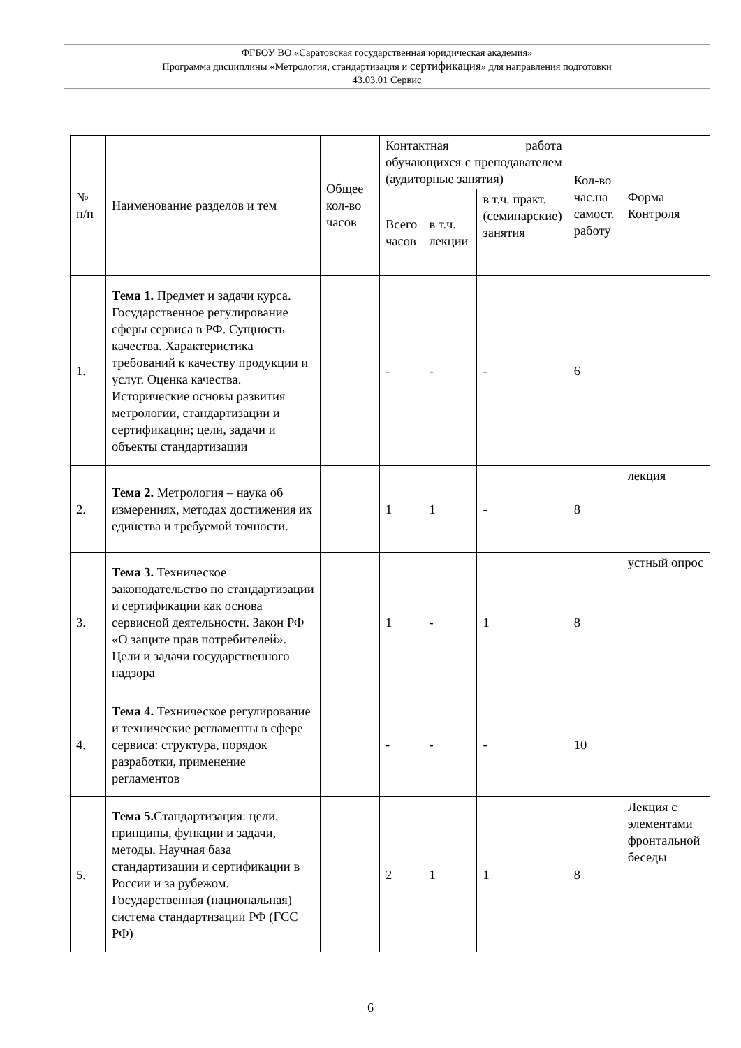ФГБОУ ВО «Саратовская государственная юридическая академия»
Программа дисциплины «Метрология, стандартизация и сертификация» для направления подготовки
43.03.01 Сервис
| № п/п | Наименование разделов и тем | Общее кол-во часов | Контактная работа обучающихся с преподавателем (аудиторные занятия) | | | Кол-во час.на самост. работу | Форма Контроля |
| --- | --- | --- | --- | --- | --- | --- | --- |
| | | | Всего часов | в т.ч. лекции | в т.ч. практ. (семинарские) занятия | | |
| 1. | Тема 1. Предмет и задачи курса. Государственное регулирование сферы сервиса в РФ. Сущность качества. Характеристика требований к качеству продукции и услуг. Оценка качества. Исторические основы развития метрологии, стандартизации и сертификации; цели, задачи и объекты стандартизации | | - | - | - | 6 | |
| 2. | Тема 2. Метрология – наука об измерениях, методах достижения их единства и требуемой точности. | | 1 | 1 | - | 8 | лекция |
| 3. | Тема 3. Техническое законодательство по стандартизации и сертификации как основа сервисной деятельности. Закон РФ «О защите прав потребителей». Цели и задачи государственного надзора | | 1 | - | 1 | 8 | устный опрос |
| 4. | Тема 4. Техническое регулирование и технические регламенты в сфере сервиса: структура, порядок разработки, применение регламентов | | - | - | - | 10 | |
| 5. | Тема 5. Стандартизация: цели, принципы, функции и задачи, методы. Научная база стандартизации и сертификации в России и за рубежом. Государственная (национальная) система стандартизации РФ (ГСС РФ) | | 2 | 1 | 1 | 8 | Лекция с элементами фронтальной беседы |
6